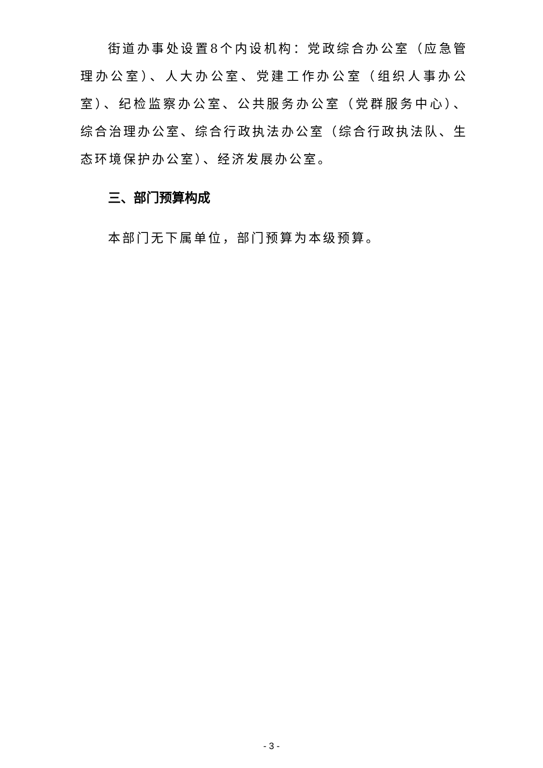街道办事处设置8个内设机构：党政综合办公室（应急管理办公室）、人大办公室、党建工作办公室（组织人事办公室）、纪检监察办公室、公共服务办公室（党群服务中心）、综合治理办公室、综合行政执法办公室（综合行政执法队、生态环境保护办公室）、经济发展办公室。
三、部门预算构成
本部门无下属单位，部门预算为本级预算。
- 3 -